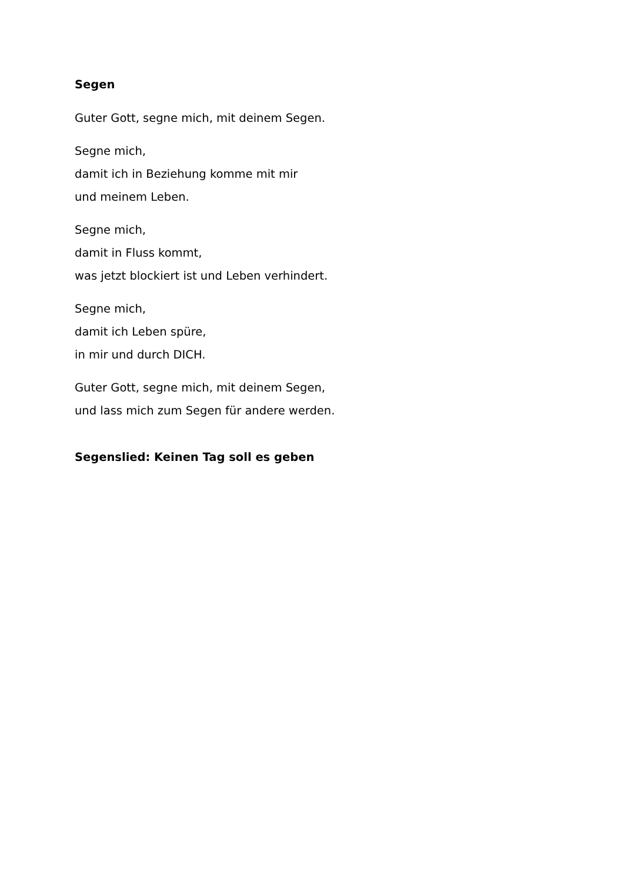Segen
Guter Gott, segne mich, mit deinem Segen.
Segne mich,
damit ich in Beziehung komme mit mir
und meinem Leben.
Segne mich,
damit in Fluss kommt,
was jetzt blockiert ist und Leben verhindert.
Segne mich,
damit ich Leben spüre,
in mir und durch DICH.
Guter Gott, segne mich, mit deinem Segen,
und lass mich zum Segen für andere werden.
Segenslied: Keinen Tag soll es geben